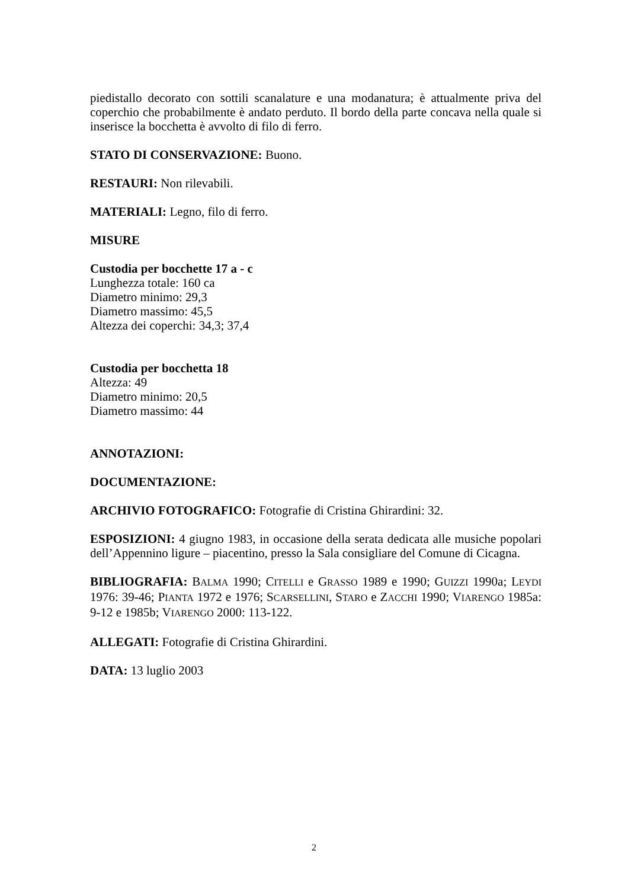piedistallo decorato con sottili scanalature e una modanatura; è attualmente priva del coperchio che probabilmente è andato perduto. Il bordo della parte concava nella quale si inserisce la bocchetta è avvolto di filo di ferro.
STATO DI CONSERVAZIONE: Buono.
RESTAURI: Non rilevabili.
MATERIALI: Legno, filo di ferro.
MISURE
Custodia per bocchette 17 a - c
Lunghezza totale: 160 ca
Diametro minimo: 29,3
Diametro massimo: 45,5
Altezza dei coperchi: 34,3; 37,4
Custodia per bocchetta 18
Altezza: 49
Diametro minimo: 20,5
Diametro massimo: 44
ANNOTAZIONI:
DOCUMENTAZIONE:
ARCHIVIO FOTOGRAFICO: Fotografie di Cristina Ghirardini: 32.
ESPOSIZIONI: 4 giugno 1983, in occasione della serata dedicata alle musiche popolari dell’Appennino ligure – piacentino, presso la Sala consigliare del Comune di Cicagna.
BIBLIOGRAFIA: BALMA 1990; CITELLI e GRASSO 1989 e 1990; GUIZZI 1990a; LEYDI 1976: 39-46; PIANTA 1972 e 1976; SCARSELLINI, STARO e ZACCHI 1990; VIARENGO 1985a: 9-12 e 1985b; VIARENGO 2000: 113-122.
ALLEGATI: Fotografie di Cristina Ghirardini.
DATA: 13 luglio 2003
2